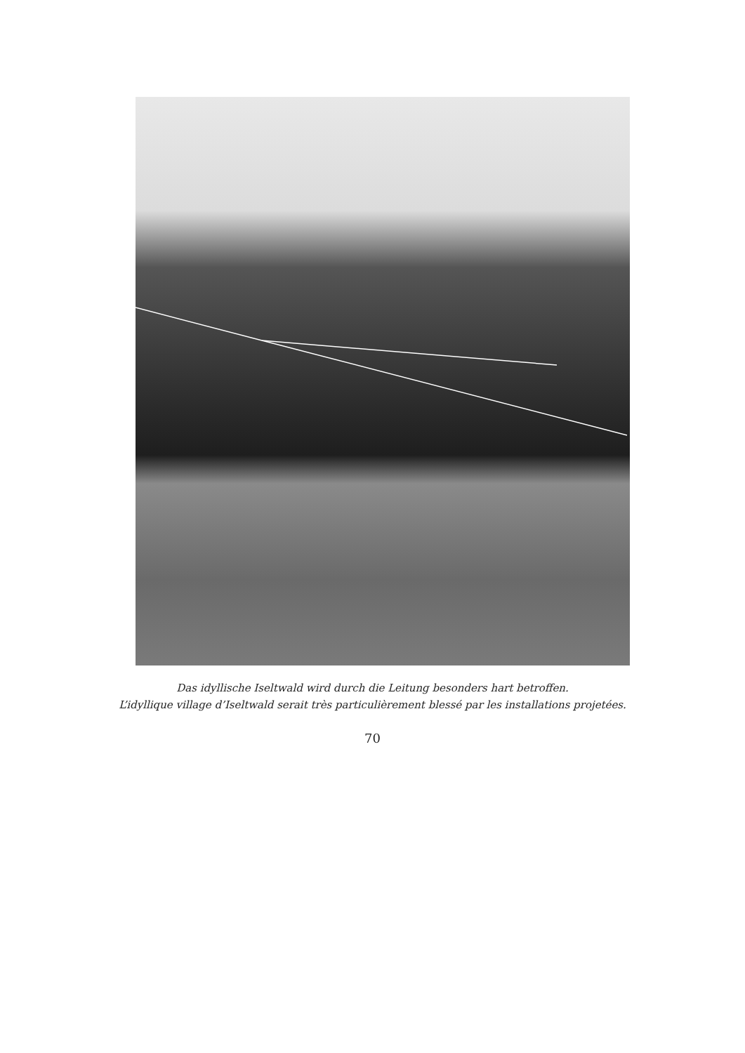Das idyllische Iseltwald wird durch die Leitung besonders hart betroffen.
L’idyllique village d’Iseltwald serait très particulièrement blessé par les installations projetées.
70